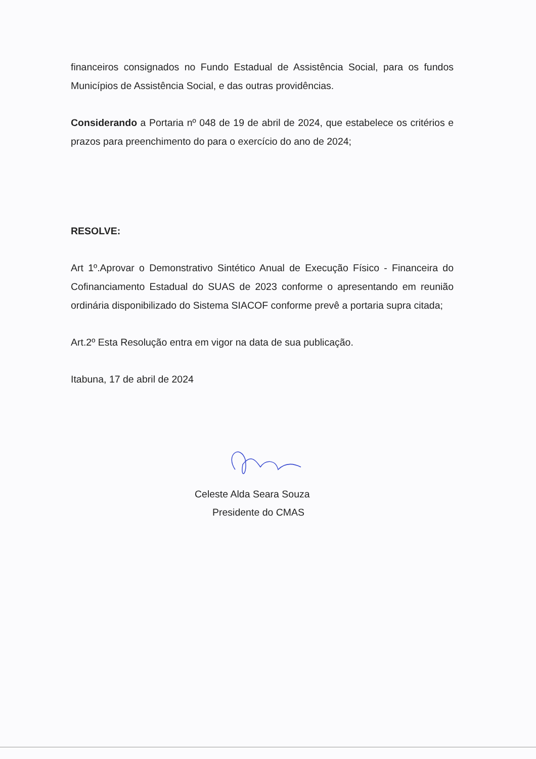financeiros consignados no Fundo Estadual de Assistência Social, para os fundos Municípios de Assistência Social, e das outras providências.
Considerando a Portaria nº 048 de 19 de abril de 2024, que estabelece os critérios e prazos para preenchimento do para o exercício do ano de 2024;
RESOLVE:
Art 1º.Aprovar o Demonstrativo Sintético Anual de Execução Físico - Financeira do Cofinanciamento Estadual do SUAS de 2023 conforme o apresentando em reunião ordinária disponibilizado do Sistema SIACOF conforme prevê a portaria supra citada;
Art.2º Esta Resolução entra em vigor na data de sua publicação.
Itabuna, 17 de abril de 2024
Celeste Alda Seara Souza
Presidente do CMAS